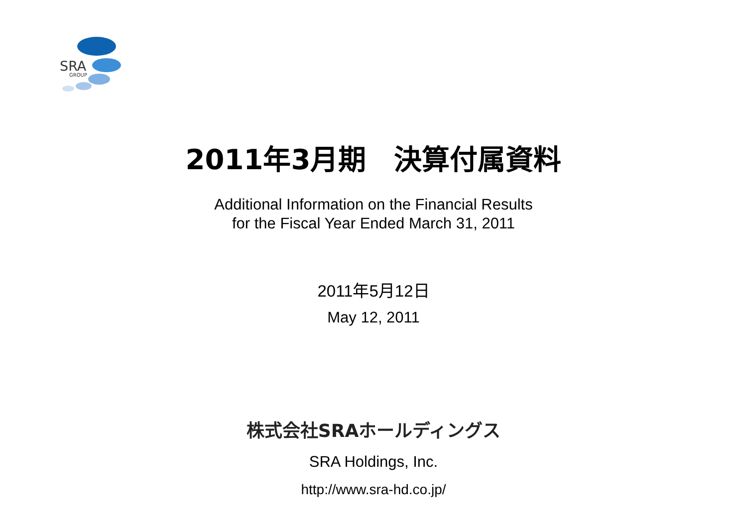SRA
GROUP
2011年3月期　決算付属資料
Additional Information on the Financial Results
for the Fiscal Year Ended March 31, 2011
2011年5月12日
May 12, 2011
株式会社SRAホールディングス
SRA Holdings, Inc.
http://www.sra-hd.co.jp/